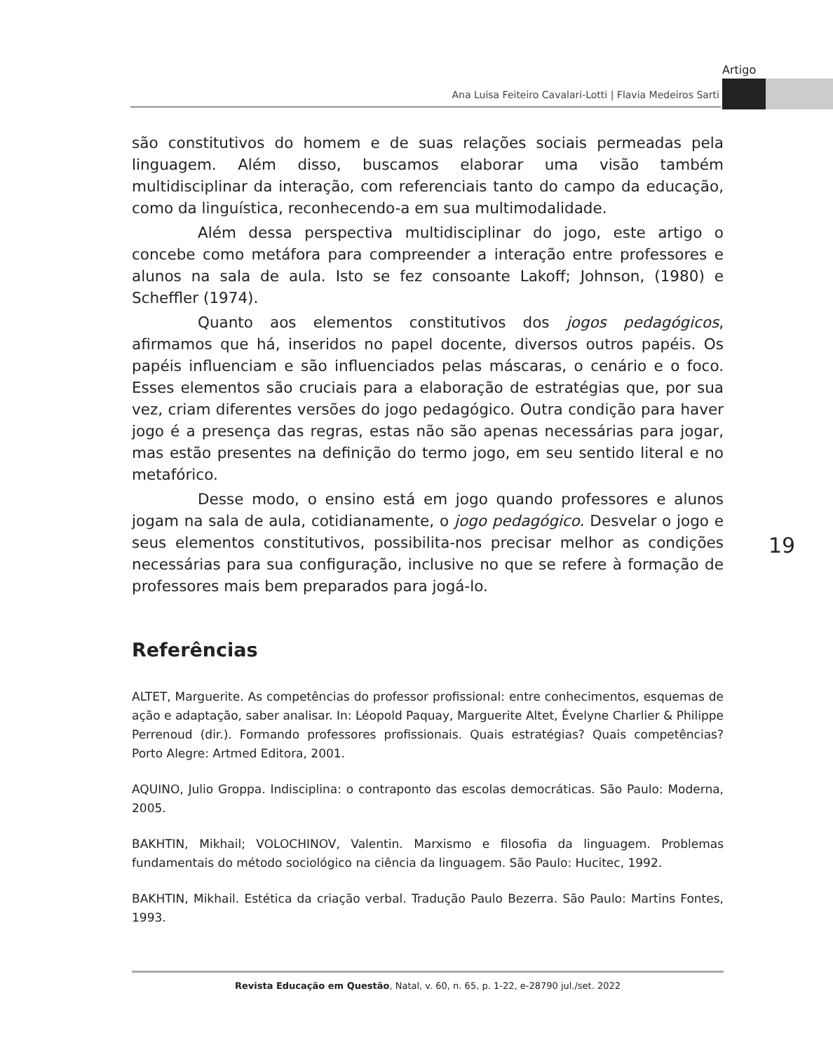Artigo
Ana Luisa Feiteiro Cavalari-Lotti | Flavia Medeiros Sarti
são constitutivos do homem e de suas relações sociais permeadas pela linguagem. Além disso, buscamos elaborar uma visão também multidisciplinar da interação, com referenciais tanto do campo da educação, como da linguística, reconhecendo-a em sua multimodalidade.
Além dessa perspectiva multidisciplinar do jogo, este artigo o concebe como metáfora para compreender a interação entre professores e alunos na sala de aula. Isto se fez consoante Lakoff; Johnson, (1980) e Scheffler (1974).
Quanto aos elementos constitutivos dos jogos pedagógicos, afirmamos que há, inseridos no papel docente, diversos outros papéis. Os papéis influenciam e são influenciados pelas máscaras, o cenário e o foco. Esses elementos são cruciais para a elaboração de estratégias que, por sua vez, criam diferentes versões do jogo pedagógico. Outra condição para haver jogo é a presença das regras, estas não são apenas necessárias para jogar, mas estão presentes na definição do termo jogo, em seu sentido literal e no metafórico.
Desse modo, o ensino está em jogo quando professores e alunos jogam na sala de aula, cotidianamente, o jogo pedagógico. Desvelar o jogo e seus elementos constitutivos, possibilita-nos precisar melhor as condições necessárias para sua configuração, inclusive no que se refere à formação de professores mais bem preparados para jogá-lo.
Referências
ALTET, Marguerite. As competências do professor profissional: entre conhecimentos, esquemas de ação e adaptação, saber analisar. In: Léopold Paquay, Marguerite Altet, Évelyne Charlier & Philippe Perrenoud (dir.). Formando professores profissionais. Quais estratégias? Quais competências? Porto Alegre: Artmed Editora, 2001.
AQUINO, Julio Groppa. Indisciplina: o contraponto das escolas democráticas. São Paulo: Moderna, 2005.
BAKHTIN, Mikhail; VOLOCHINOV, Valentin. Marxismo e filosofia da linguagem. Problemas fundamentais do método sociológico na ciência da linguagem. São Paulo: Hucitec, 1992.
BAKHTIN, Mikhail. Estética da criação verbal. Tradução Paulo Bezerra. São Paulo: Martins Fontes, 1993.
19
Revista Educação em Questão, Natal, v. 60, n. 65, p. 1-22, e-28790 jul./set. 2022